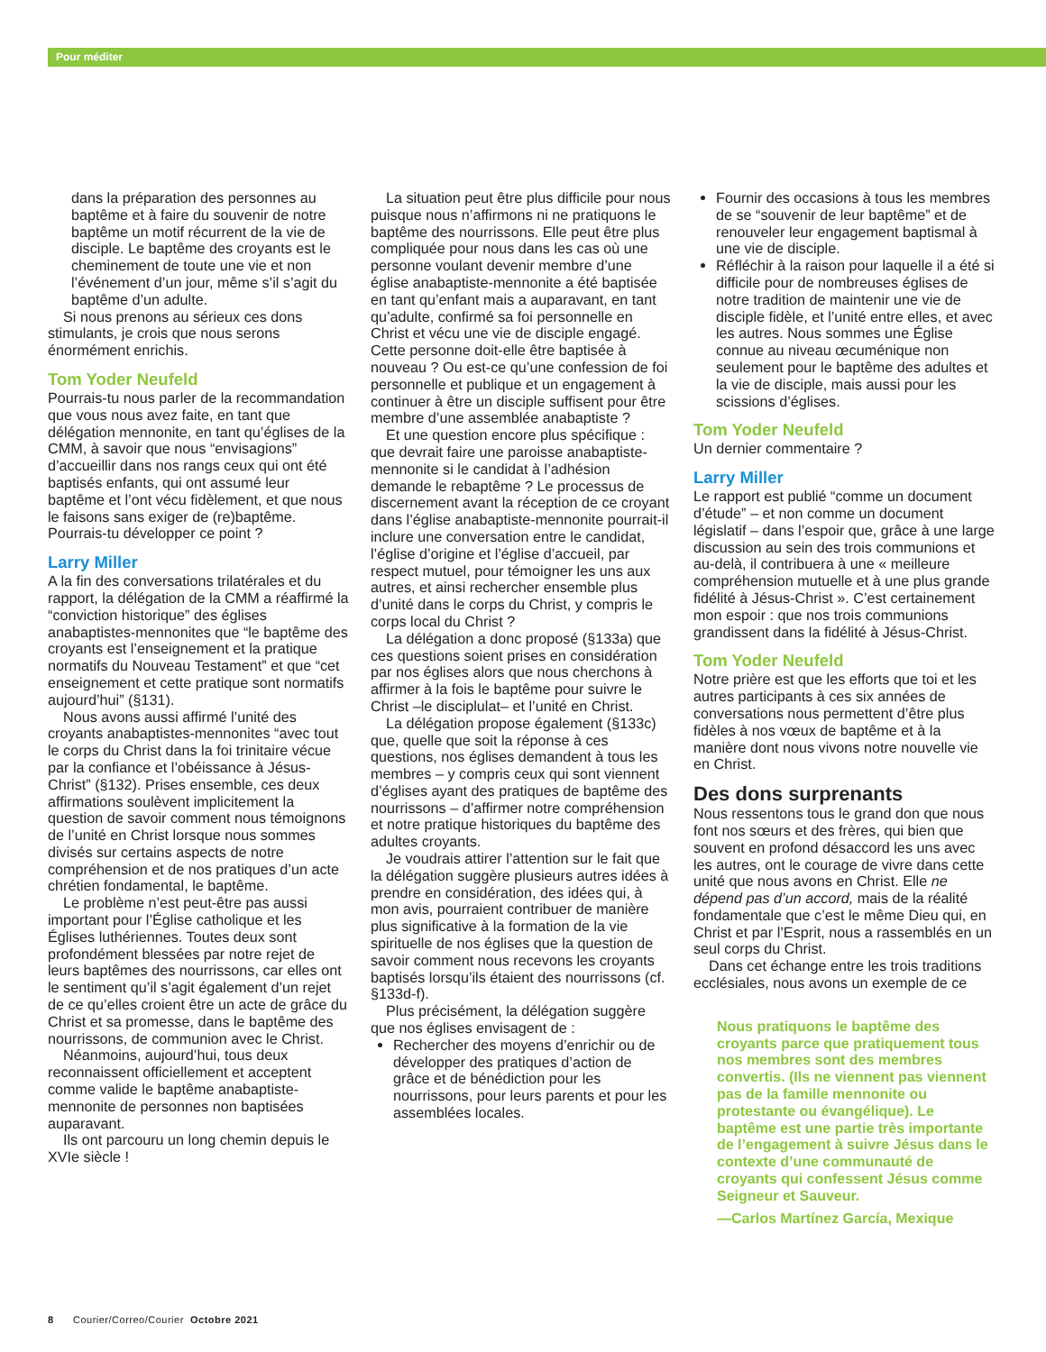Pour méditer
dans la préparation des personnes au baptême et à faire du souvenir de notre baptême un motif récurrent de la vie de disciple. Le baptême des croyants est le cheminement de toute une vie et non l’événement d’un jour, même s’il s’agit du baptême d’un adulte.
Si nous prenons au sérieux ces dons stimulants, je crois que nous serons énormément enrichis.
Tom Yoder Neufeld
Pourrais-tu nous parler de la recommandation que vous nous avez faite, en tant que délégation mennonite, en tant qu’églises de la CMM, à savoir que nous “envisagions” d’accueillir dans nos rangs ceux qui ont été baptisés enfants, qui ont assumé leur baptême et l’ont vécu fidèlement, et que nous le faisons sans exiger de (re)baptême. Pourrais-tu développer ce point ?
Larry Miller
A la fin des conversations trilatérales et du rapport, la délégation de la CMM a réaffirmé la “conviction historique” des églises anabaptistes-mennonites que “le baptême des croyants est l’enseignement et la pratique normatifs du Nouveau Testament” et que “cet enseignement et cette pratique sont normatifs aujourd’hui” (§131).
Nous avons aussi affirmé l’unité des croyants anabaptistes-mennonites “avec tout le corps du Christ dans la foi trinitaire vécue par la confiance et l’obéissance à Jésus-Christ” (§132). Prises ensemble, ces deux affirmations soulèvent implicitement la question de savoir comment nous témoignons de l’unité en Christ lorsque nous sommes divisés sur certains aspects de notre compréhension et de nos pratiques d’un acte chrétien fondamental, le baptême.
Le problème n’est peut-être pas aussi important pour l’Église catholique et les Églises luthériennes. Toutes deux sont profondément blessées par notre rejet de leurs baptêmes des nourrissons, car elles ont le sentiment qu’il s’agit également d’un rejet de ce qu’elles croient être un acte de grâce du Christ et sa promesse, dans le baptême des nourrissons, de communion avec le Christ.
Néanmoins, aujourd’hui, tous deux reconnaissent officiellement et acceptent comme valide le baptême anabaptiste-mennonite de personnes non baptisées auparavant.
Ils ont parcouru un long chemin depuis le XVIe siècle !
La situation peut être plus difficile pour nous puisque nous n’affirmons ni ne pratiquons le baptême des nourrissons. Elle peut être plus compliquée pour nous dans les cas où une personne voulant devenir membre d’une église anabaptiste-mennonite a été baptisée en tant qu’enfant mais a auparavant, en tant qu’adulte, confirmé sa foi personnelle en Christ et vécu une vie de disciple engagé. Cette personne doit-elle être baptisée à nouveau ? Ou est-ce qu’une confession de foi personnelle et publique et un engagement à continuer à être un disciple suffisent pour être membre d’une assemblée anabaptiste ?
Et une question encore plus spécifique : que devrait faire une paroisse anabaptiste-mennonite si le candidat à l’adhésion demande le rebaptême ? Le processus de discernement avant la réception de ce croyant dans l’église anabaptiste-mennonite pourrait-il inclure une conversation entre le candidat, l’église d’origine et l’église d’accueil, par respect mutuel, pour témoigner les uns aux autres, et ainsi rechercher ensemble plus d’unité dans le corps du Christ, y compris le corps local du Christ ?
La délégation a donc proposé (§133a) que ces questions soient prises en considération par nos églises alors que nous cherchons à affirmer à la fois le baptême pour suivre le Christ –le disciplulat– et l’unité en Christ.
La délégation propose également (§133c) que, quelle que soit la réponse à ces questions, nos églises demandent à tous les membres – y compris ceux qui sont viennent d’églises ayant des pratiques de baptême des nourrissons – d’affirmer notre compréhension et notre pratique historiques du baptême des adultes croyants.
Je voudrais attirer l’attention sur le fait que la délégation suggère plusieurs autres idées à prendre en considération, des idées qui, à mon avis, pourraient contribuer de manière plus significative à la formation de la vie spirituelle de nos églises que la question de savoir comment nous recevons les croyants baptisés lorsqu’ils étaient des nourrissons (cf. §133d-f).
Plus précisément, la délégation suggère que nos églises envisagent de :
Rechercher des moyens d’enrichir ou de développer des pratiques d’action de grâce et de bénédiction pour les nourrissons, pour leurs parents et pour les assemblées locales.
Fournir des occasions à tous les membres de se “souvenir de leur baptême” et de renouveler leur engagement baptismal à une vie de disciple.
Réfléchir à la raison pour laquelle il a été si difficile pour de nombreuses églises de notre tradition de maintenir une vie de disciple fidèle, et l’unité entre elles, et avec les autres. Nous sommes une Église connue au niveau œcuménique non seulement pour le baptême des adultes et la vie de disciple, mais aussi pour les scissions d’églises.
Tom Yoder Neufeld
Un dernier commentaire ?
Larry Miller
Le rapport est publié “comme un document d’étude” – et non comme un document législatif – dans l’espoir que, grâce à une large discussion au sein des trois communions et au-delà, il contribuera à une « meilleure compréhension mutuelle et à une plus grande fidélité à Jésus-Christ ». C’est certainement mon espoir : que nos trois communions grandissent dans la fidélité à Jésus-Christ.
Tom Yoder Neufeld
Notre prière est que les efforts que toi et les autres participants à ces six années de conversations nous permettent d’être plus fidèles à nos vœux de baptême et à la manière dont nous vivons notre nouvelle vie en Christ.
Des dons surprenants
Nous ressentons tous le grand don que nous font nos sœurs et des frères, qui bien que souvent en profond désaccord les uns avec les autres, ont le courage de vivre dans cette unité que nous avons en Christ. Elle ne dépend pas d’un accord, mais de la réalité fondamentale que c’est le même Dieu qui, en Christ et par l’Esprit, nous a rassemblés en un seul corps du Christ.
Dans cet échange entre les trois traditions ecclésiales, nous avons un exemple de ce
Nous pratiquons le baptême des croyants parce que pratiquement tous nos membres sont des membres convertis. (Ils ne viennent pas viennent pas de la famille mennonite ou protestante ou évangélique). Le baptême est une partie très importante de l’engagement à suivre Jésus dans le contexte d’une communauté de croyants qui confessent Jésus comme Seigneur et Sauveur.
—Carlos Martínez García, Mexique
8 Courier/Correo/Courier Octobre 2021